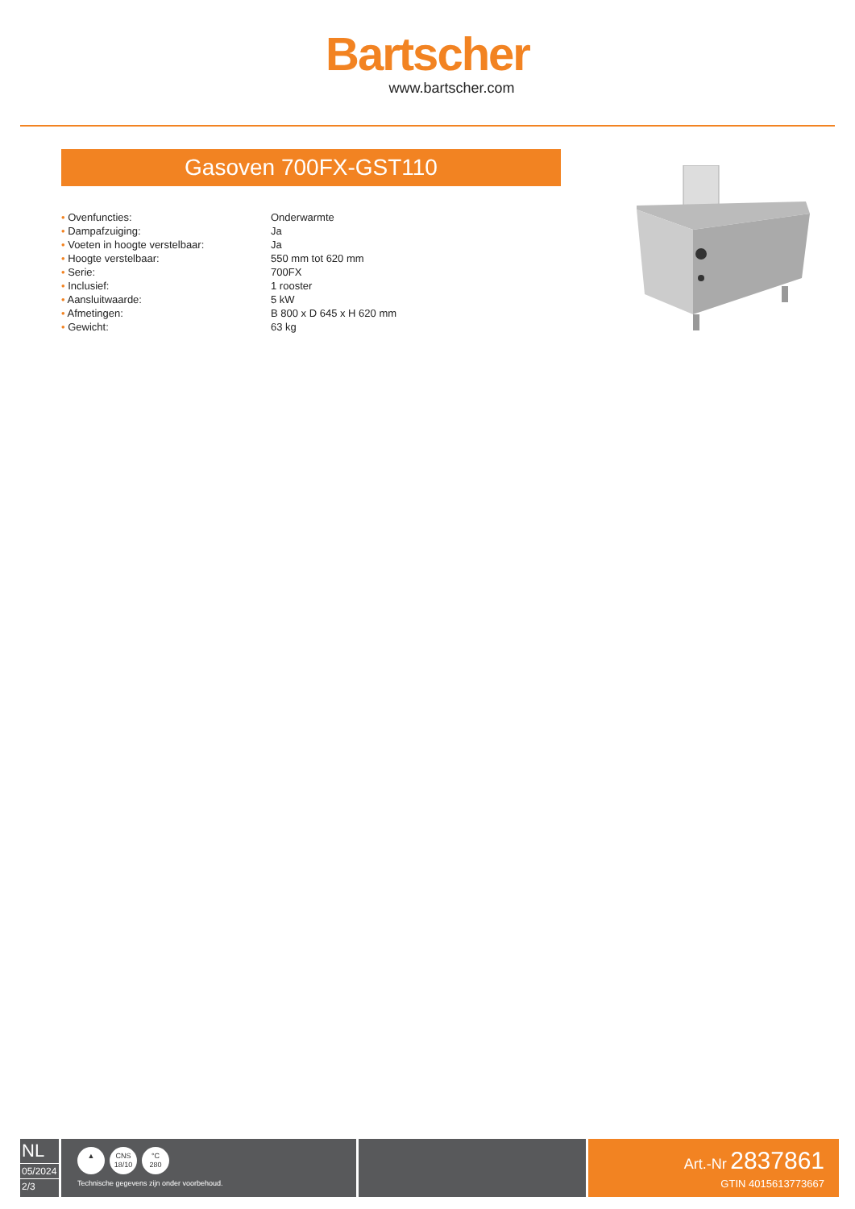Bartscher
www.bartscher.com
Gasoven 700FX-GST110
| • Ovenfuncties: | Onderwarmte |
| • Dampafzuiging: | Ja |
| • Voeten in hoogte verstelbaar: | Ja |
| • Hoogte verstelbaar: | 550 mm tot 620 mm |
| • Serie: | 700FX |
| • Inclusief: | 1 rooster |
| • Aansluitwaarde: | 5 kW |
| • Afmetingen: | B 800 x D 645 x H 620 mm |
| • Gewicht: | 63 kg |
NL
05/2024
2/3
▲ CNS
18/10 °C
280
Technische gegevens zijn onder voorbehoud.
Art.-Nr 2837861
GTIN 4015613773667